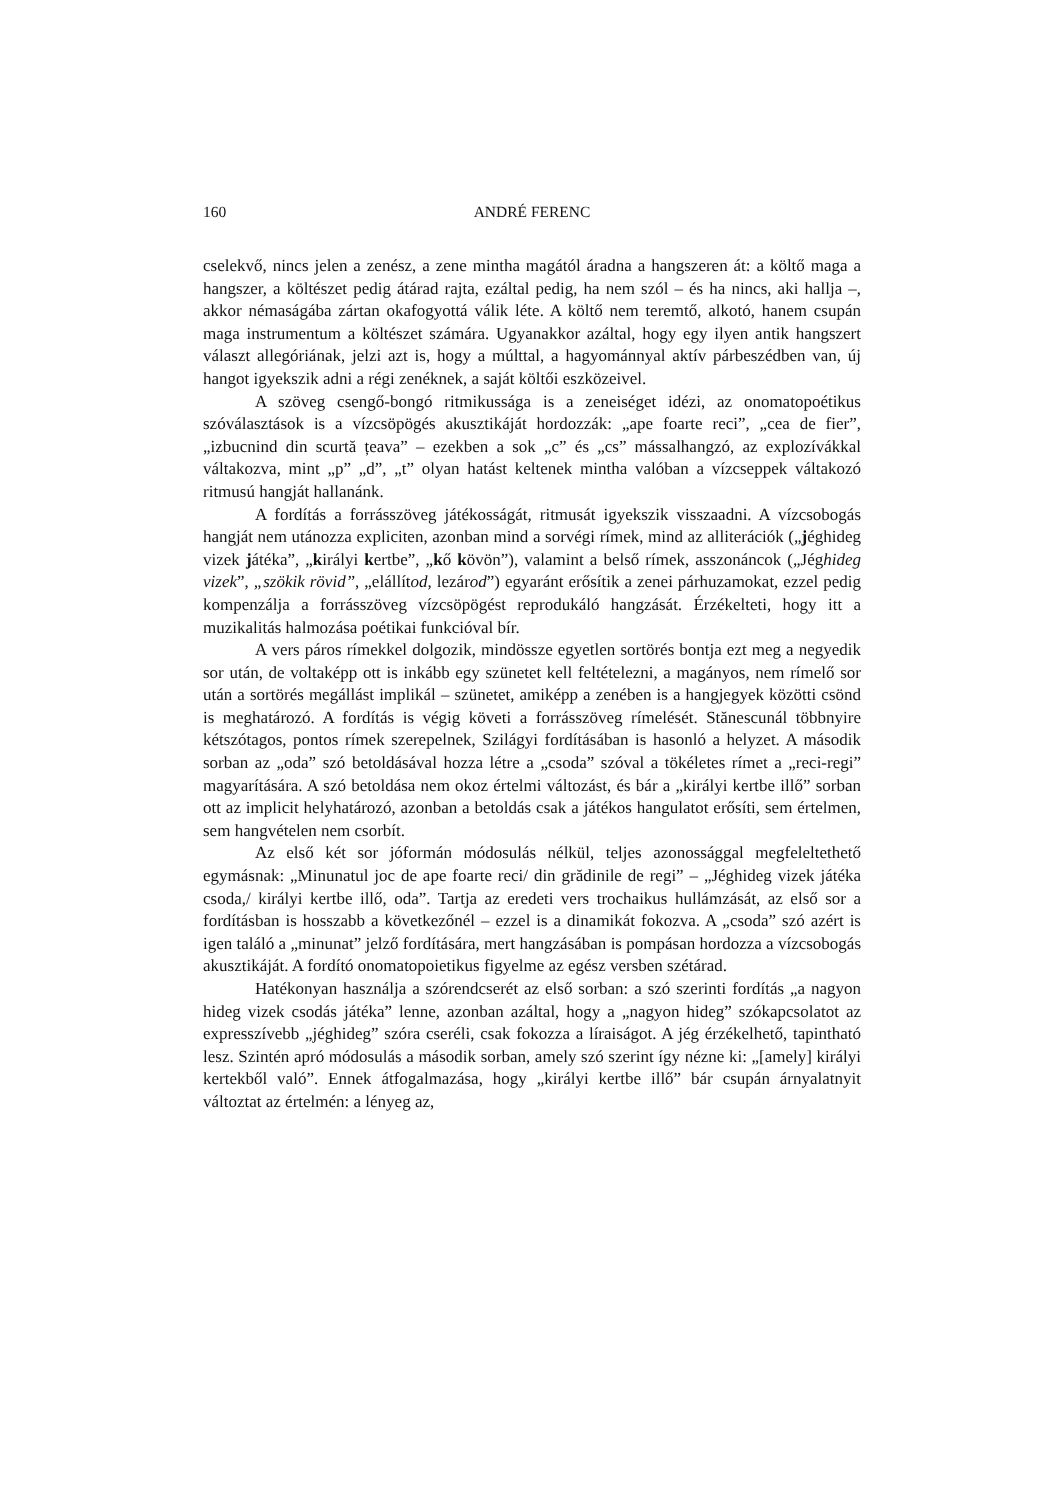160 ANDRÉ FERENC
cselekvő, nincs jelen a zenész, a zene mintha magától áradna a hangszeren át: a költő maga a hangszer, a költészet pedig átárad rajta, ezáltal pedig, ha nem szól – és ha nincs, aki hallja –, akkor némaságába zártan okafogyottá válik léte. A költő nem teremtő, alkotó, hanem csupán maga instrumentum a költészet számára. Ugyanakkor azáltal, hogy egy ilyen antik hangszert választ allegóriának, jelzi azt is, hogy a múlttal, a hagyománnyal aktív párbeszédben van, új hangot igyekszik adni a régi zenéknek, a saját költői eszközeivel.
A szöveg csengő-bongó ritmikussága is a zeneiséget idézi, az onomato­poétikus szóválasztások is a vízcsöpögés akusztikáját hordozzák: „ape foarte reci”, „cea de fier”, „izbucnind din scurtă țeava” – ezekben a sok „c” és „cs” mássalhangzó, az explozívákkal váltakozva, mint „p” „d”, „t” olyan hatást keltenek mintha valóban a vízcseppek váltakozó ritmusú hangját hallanánk.
A fordítás a forrásszöveg játékosságát, ritmusát igyekszik visszaadni. A vízcsobogás hangját nem utánozza expliciten, azonban mind a sorvégi rímek, mind az alliterációk („jéghideg vizek játéka”, „királyi kertbe”, „kő kövön”), valamint a belső rímek, asszonáncok („Jéghideg vizek”, „szökik rövid”, „elállítod, lezárod”) egyaránt erősítik a zenei párhuzamokat, ezzel pedig kompenzálja a forrásszöveg vízcsöpögést reprodukáló hangzását. Érzékelteti, hogy itt a muzikalitás halmozása poétikai funkcióval bír.
A vers páros rímekkel dolgozik, mindössze egyetlen sortörés bontja ezt meg a negyedik sor után, de voltaképp ott is inkább egy szünetet kell feltételezni, a magányos, nem rímelő sor után a sortörés megállást implikál – szünetet, amiképp a zenében is a hangjegyek közötti csönd is meghatározó. A fordítás is végig követi a forrásszöveg rímelését. Stănescunál többnyire kétszótagos, pontos rímek szerepel­nek, Szilágyi fordításában is hasonló a helyzet. A második sorban az „oda” szó betoldásával hozza létre a „csoda” szóval a tökéletes rímet a „reci-regi” magyarí­tására. A szó betoldása nem okoz értelmi változást, és bár a „királyi kertbe illő” sorban ott az implicit helyhatározó, azonban a betoldás csak a játékos hangulatot erősíti, sem értelmen, sem hangvételen nem csorbít.
Az első két sor jóformán módosulás nélkül, teljes azonossággal megfelel­tethető egymásnak: „Minunatul joc de ape foarte reci/ din grădinile de regi” – „Jéghideg vizek játéka csoda,/ királyi kertbe illő, oda”. Tartja az eredeti vers trochaikus hullámzását, az első sor a fordításban is hosszabb a következőnél – ezzel is a dinamikát fokozva. A „csoda” szó azért is igen találó a „minunat” jelző fordítására, mert hangzásában is pompásan hordozza a vízcsobogás akusztikáját. A fordító onomatopoietikus figyelme az egész versben szétárad.
Hatékonyan használja a szórendcserét az első sorban: a szó szerinti fordítás „a nagyon hideg vizek csodás játéka” lenne, azonban azáltal, hogy a „nagyon hideg” szókapcsolatot az expresszívebb „jéghideg” szóra cseréli, csak fokozza a líraiságot. A jég érzékelhető, tapintható lesz. Szintén apró módosulás a második sorban, amely szó szerint így nézne ki: „[amely] királyi kertekből való”. Ennek átfogalmazása, hogy „királyi kertbe illő” bár csupán árnyalatnyit változtat az értelmén: a lényeg az,